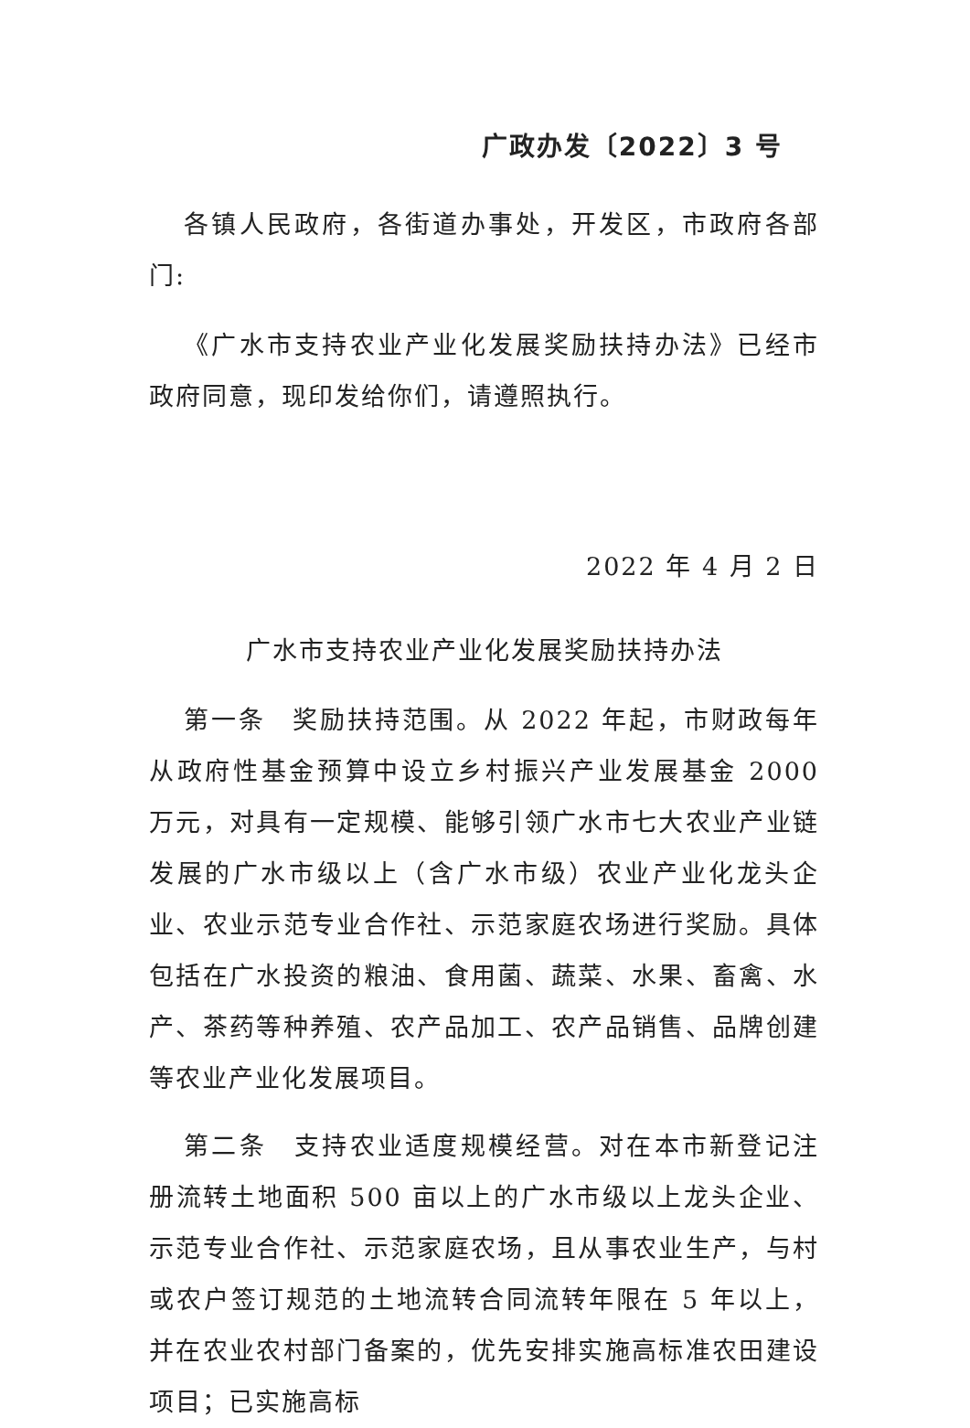广政办发〔2022〕3 号
各镇人民政府，各街道办事处，开发区，市政府各部门:
《广水市支持农业产业化发展奖励扶持办法》已经市政府同意，现印发给你们，请遵照执行。
2022 年 4 月 2 日
广水市支持农业产业化发展奖励扶持办法
第一条　奖励扶持范围。从 2022 年起，市财政每年从政府性基金预算中设立乡村振兴产业发展基金 2000 万元，对具有一定规模、能够引领广水市七大农业产业链发展的广水市级以上（含广水市级）农业产业化龙头企业、农业示范专业合作社、示范家庭农场进行奖励。具体包括在广水投资的粮油、食用菌、蔬菜、水果、畜禽、水产、茶药等种养殖、农产品加工、农产品销售、品牌创建等农业产业化发展项目。
第二条　支持农业适度规模经营。对在本市新登记注册流转土地面积 500 亩以上的广水市级以上龙头企业、示范专业合作社、示范家庭农场，且从事农业生产，与村或农户签订规范的土地流转合同流转年限在 5 年以上，并在农业农村部门备案的，优先安排实施高标准农田建设项目；已实施高标